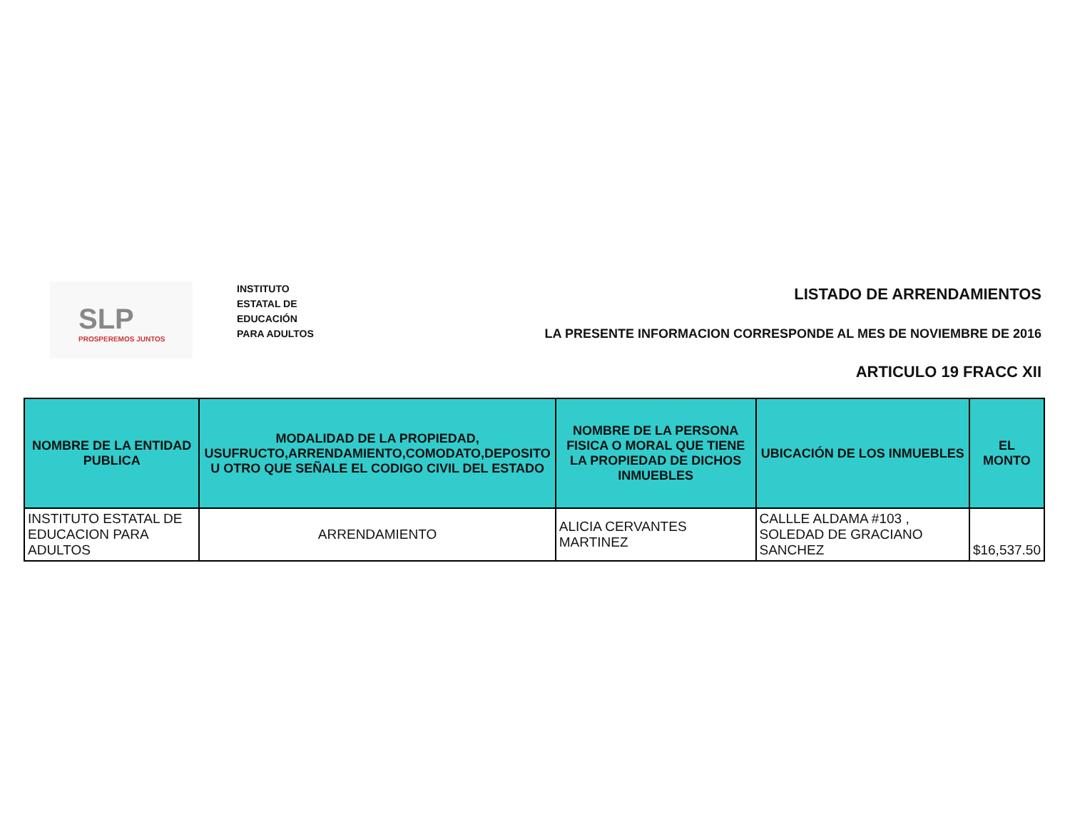SLP
PROSPEREMOS JUNTOS
INSTITUTO
ESTATAL DE
EDUCACIÓN
PARA ADULTOS
LISTADO DE ARRENDAMIENTOS
LA PRESENTE INFORMACION CORRESPONDE AL MES DE NOVIEMBRE DE 2016
ARTICULO 19 FRACC XII
| NOMBRE DE LA ENTIDAD PUBLICA | MODALIDAD DE LA PROPIEDAD, USUFRUCTO,ARRENDAMIENTO,COMODATO,DEPOSITO U OTRO QUE SEÑALE EL CODIGO CIVIL DEL ESTADO | NOMBRE DE LA PERSONA FISICA O MORAL QUE TIENE LA PROPIEDAD DE DICHOS INMUEBLES | UBICACIÓN DE LOS INMUEBLES | EL MONTO |
| --- | --- | --- | --- | --- |
| INSTITUTO ESTATAL DE EDUCACION PARA ADULTOS | ARRENDAMIENTO | ALICIA CERVANTES MARTINEZ | CALLLE ALDAMA #103 , SOLEDAD DE GRACIANO SANCHEZ | $16,537.50 |